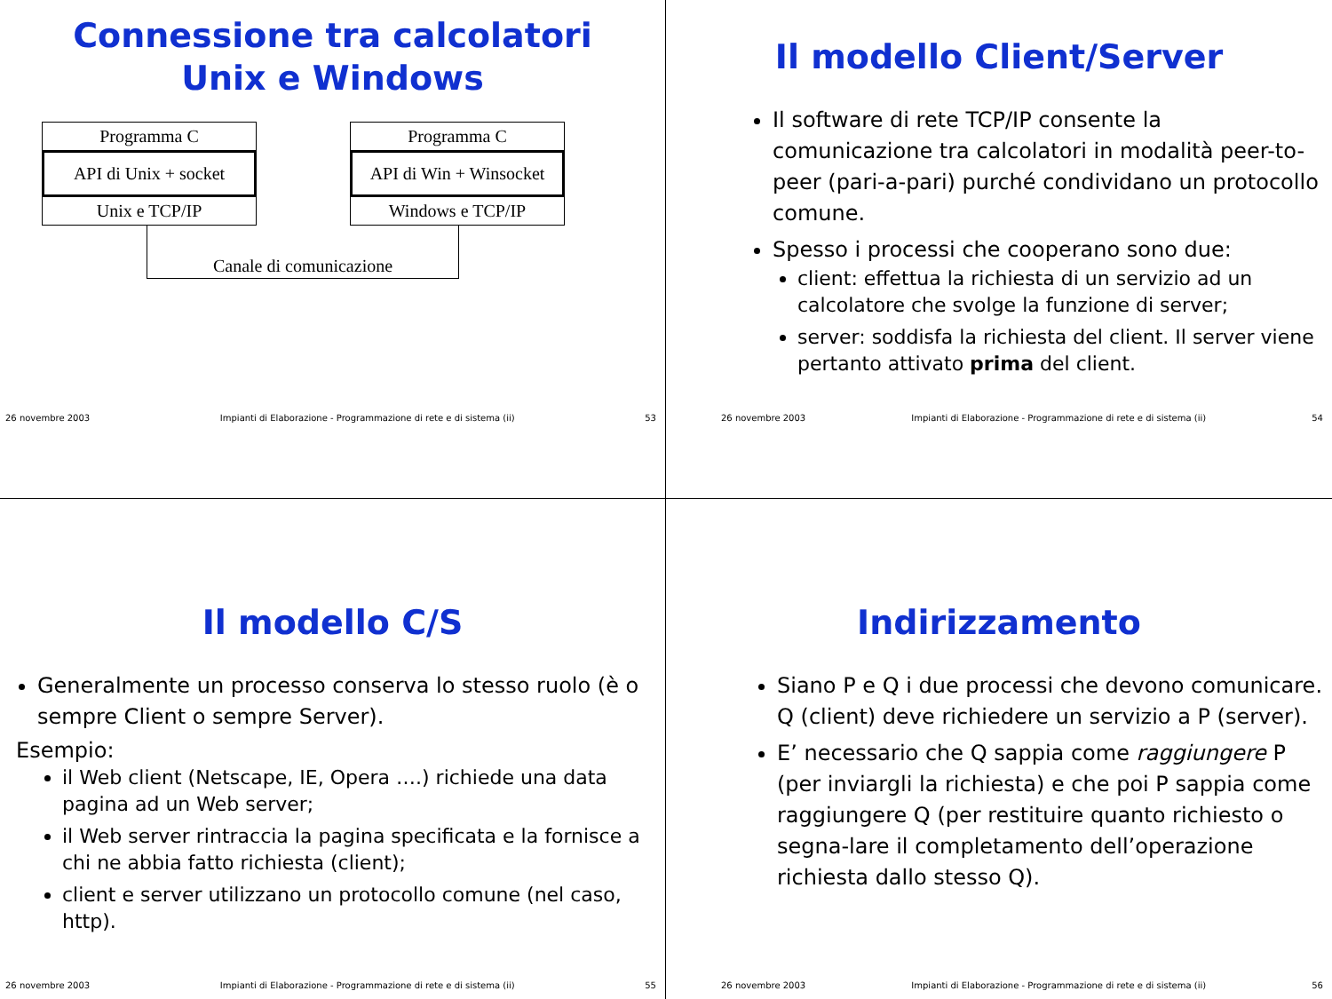Connessione tra calcolatori
Unix e Windows
Programma C
API di Unix + socket
Unix e TCP/IP
Programma C
API di Win + Winsocket
Windows e TCP/IP
Canale di comunicazione
26 novembre 2003 Impianti di Elaborazione - Programmazione di rete e di sistema (ii) 53
Il modello Client/Server
Il software di rete TCP/IP consente la comunicazione tra calcolatori in modalità peer-to-peer (pari-a-pari) purché condividano un protocollo comune.
Spesso i processi che cooperano sono due:
client: effettua la richiesta di un servizio ad un calcolatore che svolge la funzione di server;
server: soddisfa la richiesta del client. Il server viene pertanto attivato prima del client.
26 novembre 2003 Impianti di Elaborazione - Programmazione di rete e di sistema (ii) 54
Il modello C/S
Generalmente un processo conserva lo stesso ruolo (è o sempre Client o sempre Server).
Esempio:
il Web client (Netscape, IE, Opera ….) richiede una data pagina ad un Web server;
il Web server rintraccia la pagina specificata e la fornisce a chi ne abbia fatto richiesta (client);
client e server utilizzano un protocollo comune (nel caso, http).
26 novembre 2003 Impianti di Elaborazione - Programmazione di rete e di sistema (ii) 55
Indirizzamento
Siano P e Q i due processi che devono comunicare. Q (client) deve richiedere un servizio a P (server).
E’ necessario che Q sappia come raggiungere P (per inviargli la richiesta) e che poi P sappia come raggiungere Q (per restituire quanto richiesto o segna-lare il completamento dell’operazione richiesta dallo stesso Q).
26 novembre 2003 Impianti di Elaborazione - Programmazione di rete e di sistema (ii) 56